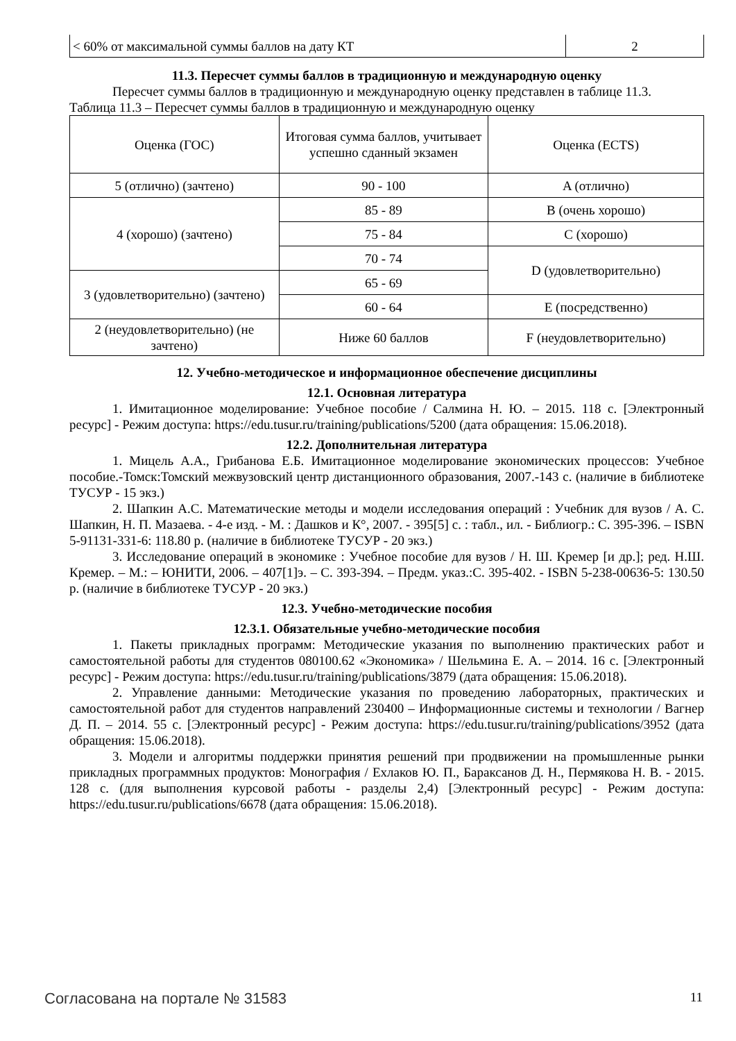| < 60% от максимальной суммы баллов на дату КТ | 2 |
11.3. Пересчет суммы баллов в традиционную и международную оценку
Пересчет суммы баллов в традиционную и международную оценку представлен в таблице 11.3.
Таблица 11.3 – Пересчет суммы баллов в традиционную и международную оценку
| Оценка (ГОС) | Итоговая сумма баллов, учитывает успешно сданный экзамен | Оценка (ECTS) |
| 5 (отлично) (зачтено) | 90 - 100 | A (отлично) |
| 4 (хорошо) (зачтено) | 85 - 89 | B (очень хорошо) |
| | 75 - 84 | C (хорошо) |
| | 70 - 74 | D (удовлетворительно) |
| 3 (удовлетворительно) (зачтено) | 65 - 69 | |
| | 60 - 64 | E (посредственно) |
| 2 (неудовлетворительно) (не зачтено) | Ниже 60 баллов | F (неудовлетворительно) |
12. Учебно-методическое и информационное обеспечение дисциплины
12.1. Основная литература
1. Имитационное моделирование: Учебное пособие / Салмина Н. Ю. – 2015. 118 с. [Электронный ресурс] - Режим доступа: https://edu.tusur.ru/training/publications/5200 (дата обращения: 15.06.2018).
12.2. Дополнительная литература
1. Мицель А.А., Грибанова Е.Б. Имитационное моделирование экономических процессов: Учебное пособие.-Томск:Томский межвузовский центр дистанционного образования, 2007.-143 с. (наличие в библиотеке ТУСУР - 15 экз.)
2. Шапкин А.С. Математические методы и модели исследования операций : Учебник для вузов / А. С. Шапкин, Н. П. Мазаева. - 4-е изд. - М. : Дашков и К°, 2007. - 395[5] с. : табл., ил. - Библиогр.: С. 395-396. – ISBN 5-91131-331-6: 118.80 р. (наличие в библиотеке ТУСУР - 20 экз.)
3. Исследование операций в экономике : Учебное пособие для вузов / Н. Ш. Кремер [и др.]; ред. Н.Ш. Кремер. – М.: – ЮНИТИ, 2006. – 407[1]э. – С. 393-394. – Предм. указ.:С. 395-402. - ISBN 5-238-00636-5: 130.50 р. (наличие в библиотеке ТУСУР - 20 экз.)
12.3. Учебно-методические пособия
12.3.1. Обязательные учебно-методические пособия
1. Пакеты прикладных программ: Методические указания по выполнению практических работ и самостоятельной работы для студентов 080100.62 «Экономика» / Шельмина Е. А. – 2014. 16 с. [Электронный ресурс] - Режим доступа: https://edu.tusur.ru/training/publications/3879 (дата обращения: 15.06.2018).
2. Управление данными: Методические указания по проведению лабораторных, практических и самостоятельной работ для студентов направлений 230400 – Информационные системы и технологии / Вагнер Д. П. – 2014. 55 с. [Электронный ресурс] - Режим доступа: https://edu.tusur.ru/training/publications/3952 (дата обращения: 15.06.2018).
3. Модели и алгоритмы поддержки принятия решений при продвижении на промышленные рынки прикладных программных продуктов: Монография / Ехлаков Ю. П., Бараксанов Д. Н., Пермякова Н. В. - 2015. 128 с. (для выполнения курсовой работы - разделы 2,4) [Электронный ресурс] - Режим доступа: https://edu.tusur.ru/publications/6678 (дата обращения: 15.06.2018).
Согласована на портале № 31583 11